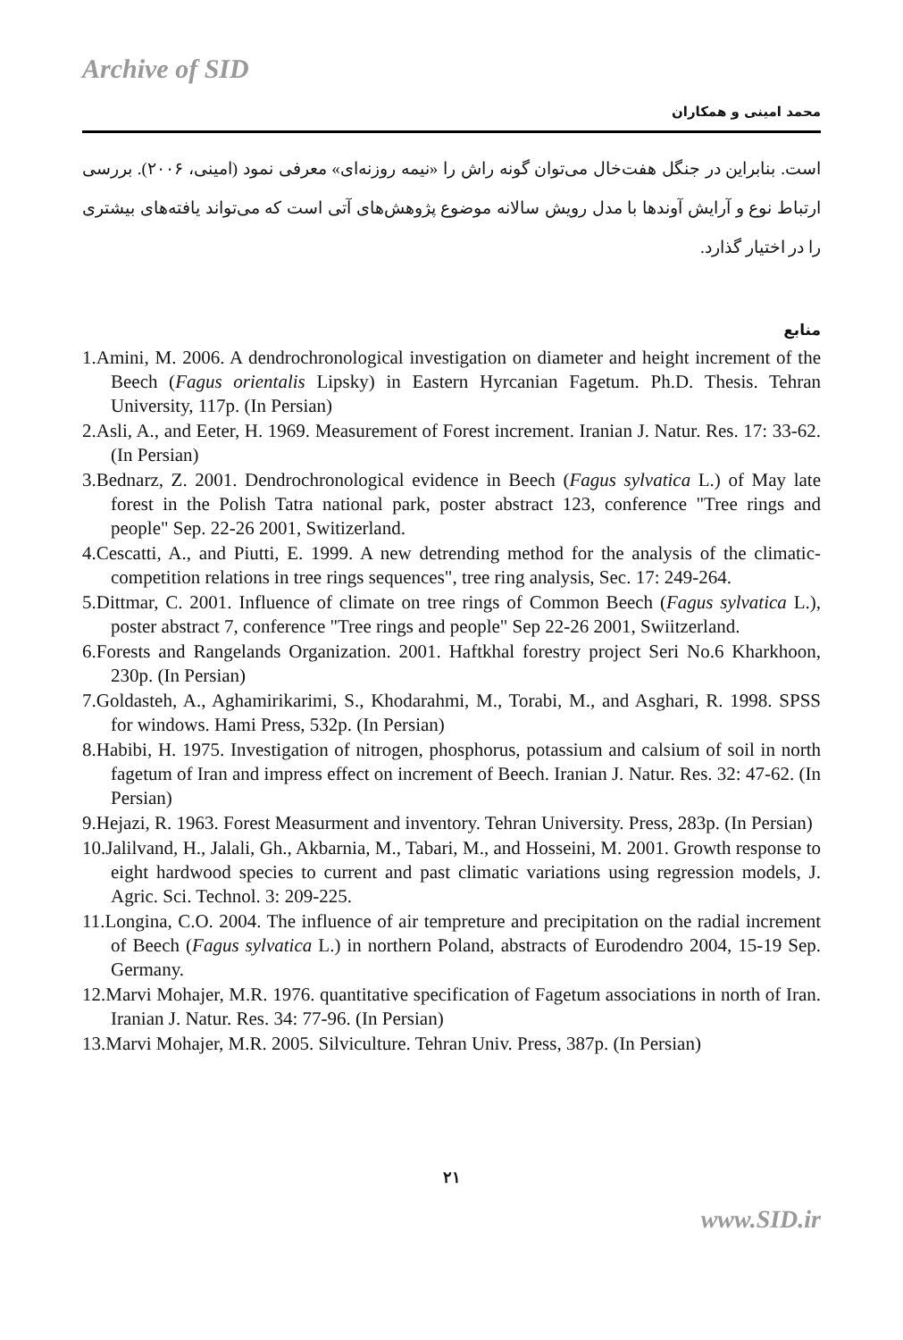Archive of SID
محمد امینی و همکاران
است. بنابراین در جنگل هفت‌خال می‌توان گونه راش را «نیمه روزنه‌ای» معرفی نمود (امینی، ۲۰۰۶). بررسی ارتباط نوع و آرایش آوندها با مدل رویش سالانه موضوع پژوهش‌های آتی است که می‌تواند یافته‌های بیشتری را در اختیار گذارد.
منابع
1.Amini, M. 2006. A dendrochronological investigation on diameter and height increment of the Beech (Fagus orientalis Lipsky) in Eastern Hyrcanian Fagetum. Ph.D. Thesis. Tehran University, 117p. (In Persian)
2.Asli, A., and Eeter, H. 1969. Measurement of Forest increment. Iranian J. Natur. Res. 17: 33-62. (In Persian)
3.Bednarz, Z. 2001. Dendrochronological evidence in Beech (Fagus sylvatica L.) of May late forest in the Polish Tatra national park, poster abstract 123, conference "Tree rings and people" Sep. 22-26 2001, Switizerland.
4.Cescatti, A., and Piutti, E. 1999. A new detrending method for the analysis of the climatic-competition relations in tree rings sequences", tree ring analysis, Sec. 17: 249-264.
5.Dittmar, C. 2001. Influence of climate on tree rings of Common Beech (Fagus sylvatica L.), poster abstract 7, conference "Tree rings and people" Sep 22-26 2001, Swiitzerland.
6.Forests and Rangelands Organization. 2001. Haftkhal forestry project Seri No.6 Kharkhoon, 230p. (In Persian)
7.Goldasteh, A., Aghamirikarimi, S., Khodarahmi, M., Torabi, M., and Asghari, R. 1998. SPSS for windows. Hami Press, 532p. (In Persian)
8.Habibi, H. 1975. Investigation of nitrogen, phosphorus, potassium and calsium of soil in north fagetum of Iran and impress effect on increment of Beech. Iranian J. Natur. Res. 32: 47-62. (In Persian)
9.Hejazi, R. 1963. Forest Measurment and inventory. Tehran University. Press, 283p. (In Persian)
10.Jalilvand, H., Jalali, Gh., Akbarnia, M., Tabari, M., and Hosseini, M. 2001. Growth response to eight hardwood species to current and past climatic variations using regression models, J. Agric. Sci. Technol. 3: 209-225.
11.Longina, C.O. 2004. The influence of air tempreture and precipitation on the radial increment of Beech (Fagus sylvatica L.) in northern Poland, abstracts of Eurodendro 2004, 15-19 Sep. Germany.
12.Marvi Mohajer, M.R. 1976. quantitative specification of Fagetum associations in north of Iran. Iranian J. Natur. Res. 34: 77-96. (In Persian)
13.Marvi Mohajer, M.R. 2005. Silviculture. Tehran Univ. Press, 387p. (In Persian)
۲۱
www.SID.ir